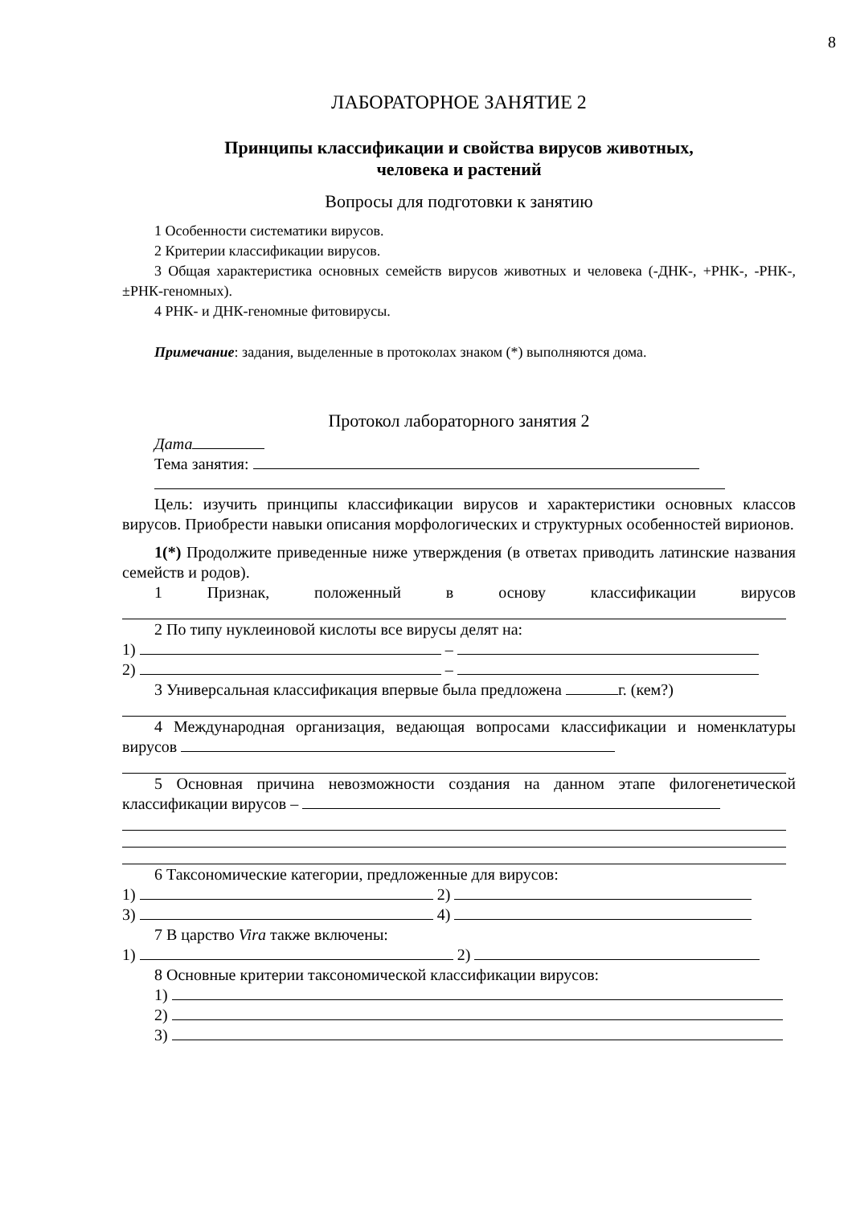8
ЛАБОРАТОРНОЕ ЗАНЯТИЕ 2
Принципы классификации и свойства вирусов животных,
человека и растений
Вопросы для подготовки к занятию
1 Особенности систематики вирусов.
2 Критерии классификации вирусов.
3 Общая характеристика основных семейств вирусов животных и человека (-ДНК-, +РНК-, -РНК-, ±РНК-геномных).
4 РНК- и ДНК-геномные фитовирусы.
Примечание: задания, выделенные в протоколах знаком (*) выполняются дома.
Протокол лабораторного занятия 2
Дата
Тема занятия:
Цель: изучить принципы классификации вирусов и характеристики основных классов вирусов. Приобрести навыки описания морфологических и структурных особенностей вирионов.
1(*) Продолжите приведенные ниже утверждения (в ответах приводить латинские названия семейств и родов).
1 Признак, положенный в основу классификации вирусов
2 По типу нуклеиновой кислоты все вирусы делят на:
1) –
2) –
3 Универсальная классификация впервые была предложена г. (кем?)
4 Международная организация, ведающая вопросами классификации и номенклатуры вирусов
5 Основная причина невозможности создания на данном этапе филогенетической классификации вирусов –
6 Таксономические категории, предложенные для вирусов:
1) 2)
3) 4)
7 В царство Vira также включены:
1) 2)
8 Основные критерии таксономической классификации вирусов:
1)
2)
3)